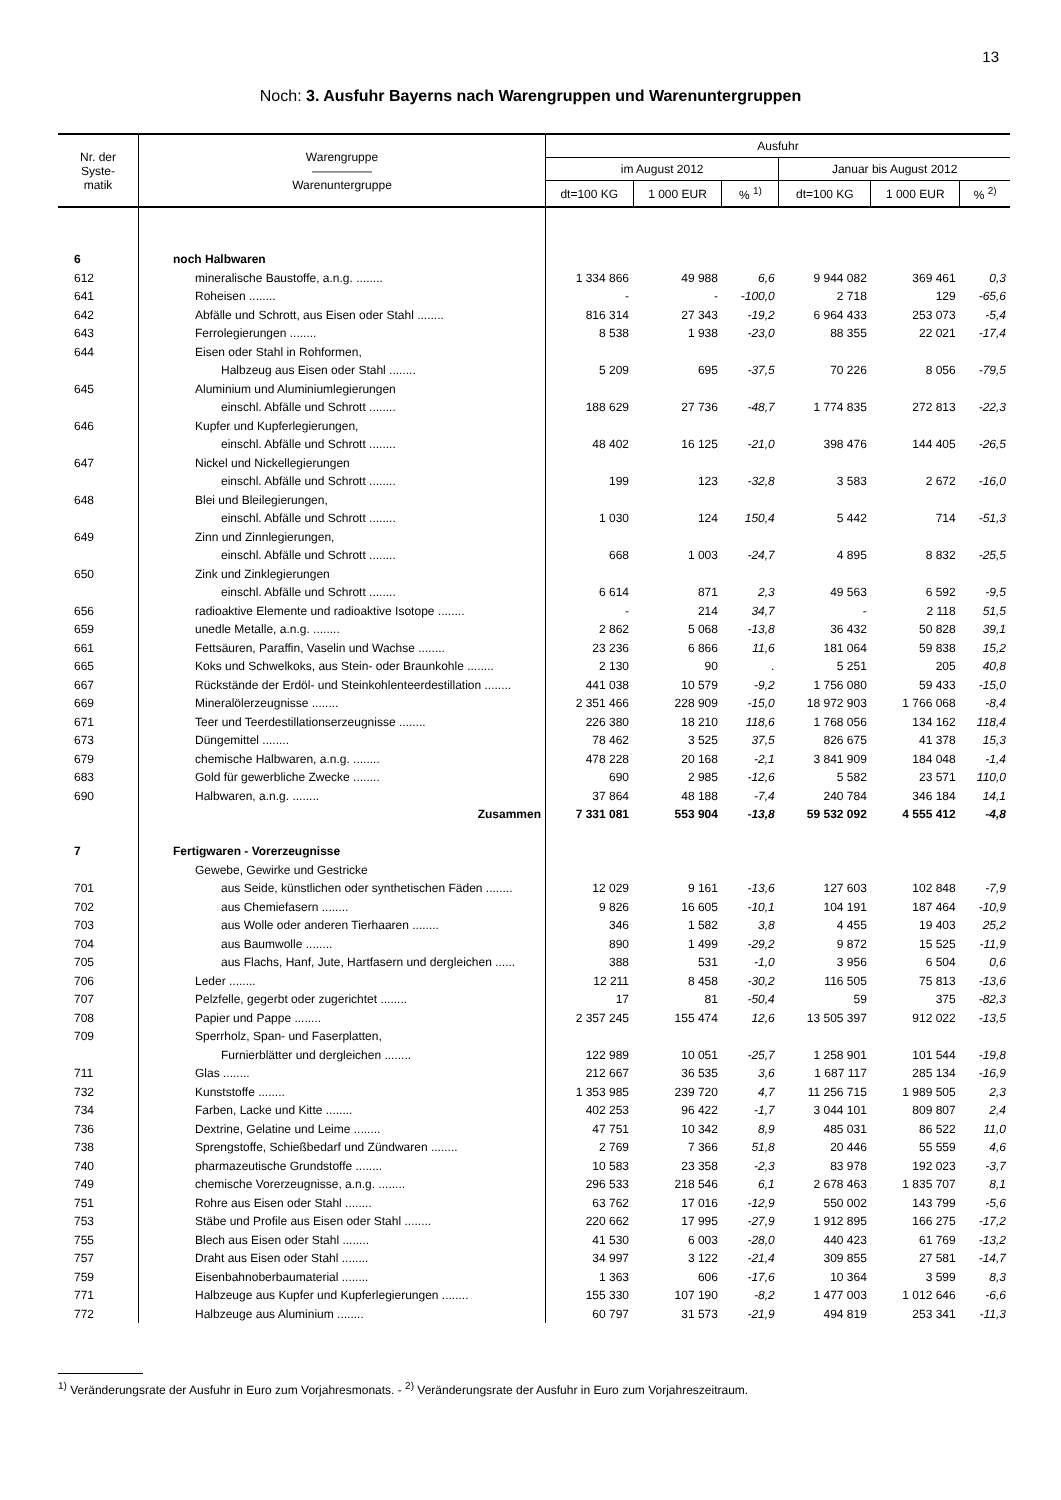13
Noch: 3. Ausfuhr Bayerns nach Warengruppen und Warenuntergruppen
| Nr. der Syste- matik | Warengruppe ――――― Warenuntergruppe | Ausfuhr | | | | | |
| --- | --- | --- | --- | --- | --- | --- | --- |
| | | im August 2012 | | | Januar bis August 2012 | | |
| | | dt=100 KG | 1 000 EUR | % <sup>1)</sup> | dt=100 KG | 1 000 EUR | % <sup>2)</sup> |
| 6 | noch Halbwaren | | | | | | |
| 612 | mineralische Baustoffe, a.n.g. ........ | 1 334 866 | 49 988 | 6,6 | 9 944 082 | 369 461 | 0,3 |
| 641 | Roheisen ........ | - | - | -100,0 | 2 718 | 129 | -65,6 |
| 642 | Abfälle und Schrott, aus Eisen oder Stahl ........ | 816 314 | 27 343 | -19,2 | 6 964 433 | 253 073 | -5,4 |
| 643 | Ferrolegierungen ........ | 8 538 | 1 938 | -23,0 | 88 355 | 22 021 | -17,4 |
| 644 | Eisen oder Stahl in Rohformen, | | | | | | |
| | Halbzeug aus Eisen oder Stahl ........ | 5 209 | 695 | -37,5 | 70 226 | 8 056 | -79,5 |
| 645 | Aluminium und Aluminiumlegierungen | | | | | | |
| | einschl. Abfälle und Schrott ........ | 188 629 | 27 736 | -48,7 | 1 774 835 | 272 813 | -22,3 |
| 646 | Kupfer und Kupferlegierungen, | | | | | | |
| | einschl. Abfälle und Schrott ........ | 48 402 | 16 125 | -21,0 | 398 476 | 144 405 | -26,5 |
| 647 | Nickel und Nickellegierungen | | | | | | |
| | einschl. Abfälle und Schrott ........ | 199 | 123 | -32,8 | 3 583 | 2 672 | -16,0 |
| 648 | Blei und Bleilegierungen, | | | | | | |
| | einschl. Abfälle und Schrott ........ | 1 030 | 124 | 150,4 | 5 442 | 714 | -51,3 |
| 649 | Zinn und Zinnlegierungen, | | | | | | |
| | einschl. Abfälle und Schrott ........ | 668 | 1 003 | -24,7 | 4 895 | 8 832 | -25,5 |
| 650 | Zink und Zinklegierungen | | | | | | |
| | einschl. Abfälle und Schrott ........ | 6 614 | 871 | 2,3 | 49 563 | 6 592 | -9,5 |
| 656 | radioaktive Elemente und radioaktive Isotope ........ | - | 214 | 34,7 | - | 2 118 | 51,5 |
| 659 | unedle Metalle, a.n.g. ........ | 2 862 | 5 068 | -13,8 | 36 432 | 50 828 | 39,1 |
| 661 | Fettsäuren, Paraffin, Vaselin und Wachse ........ | 23 236 | 6 866 | 11,6 | 181 064 | 59 838 | 15,2 |
| 665 | Koks und Schwelkoks, aus Stein- oder Braunkohle ........ | 2 130 | 90 | . | 5 251 | 205 | 40,8 |
| 667 | Rückstände der Erdöl- und Steinkohlenteerdestillation ........ | 441 038 | 10 579 | -9,2 | 1 756 080 | 59 433 | -15,0 |
| 669 | Mineralölerzeugnisse ........ | 2 351 466 | 228 909 | -15,0 | 18 972 903 | 1 766 068 | -8,4 |
| 671 | Teer und Teerdestillationserzeugnisse ........ | 226 380 | 18 210 | 118,6 | 1 768 056 | 134 162 | 118,4 |
| 673 | Düngemittel ........ | 78 462 | 3 525 | 37,5 | 826 675 | 41 378 | 15,3 |
| 679 | chemische Halbwaren, a.n.g. ........ | 478 228 | 20 168 | -2,1 | 3 841 909 | 184 048 | -1,4 |
| 683 | Gold für gewerbliche Zwecke ........ | 690 | 2 985 | -12,6 | 5 582 | 23 571 | 110,0 |
| 690 | Halbwaren, a.n.g. ........ | 37 864 | 48 188 | -7,4 | 240 784 | 346 184 | 14,1 |
| | Zusammen | 7 331 081 | 553 904 | -13,8 | 59 532 092 | 4 555 412 | -4,8 |
| 7 | Fertigwaren - Vorerzeugnisse | | | | | | |
| | Gewebe, Gewirke und Gestricke | | | | | | |
| 701 | aus Seide, künstlichen oder synthetischen Fäden ........ | 12 029 | 9 161 | -13,6 | 127 603 | 102 848 | -7,9 |
| 702 | aus Chemiefasern ........ | 9 826 | 16 605 | -10,1 | 104 191 | 187 464 | -10,9 |
| 703 | aus Wolle oder anderen Tierhaaren ........ | 346 | 1 582 | 3,8 | 4 455 | 19 403 | 25,2 |
| 704 | aus Baumwolle ........ | 890 | 1 499 | -29,2 | 9 872 | 15 525 | -11,9 |
| 705 | aus Flachs, Hanf, Jute, Hartfasern und dergleichen ...... | 388 | 531 | -1,0 | 3 956 | 6 504 | 0,6 |
| 706 | Leder ........ | 12 211 | 8 458 | -30,2 | 116 505 | 75 813 | -13,6 |
| 707 | Pelzfelle, gegerbt oder zugerichtet ........ | 17 | 81 | -50,4 | 59 | 375 | -82,3 |
| 708 | Papier und Pappe ........ | 2 357 245 | 155 474 | 12,6 | 13 505 397 | 912 022 | -13,5 |
| 709 | Sperrholz, Span- und Faserplatten, | | | | | | |
| | Furnierblätter und dergleichen ........ | 122 989 | 10 051 | -25,7 | 1 258 901 | 101 544 | -19,8 |
| 711 | Glas ........ | 212 667 | 36 535 | 3,6 | 1 687 117 | 285 134 | -16,9 |
| 732 | Kunststoffe ........ | 1 353 985 | 239 720 | 4,7 | 11 256 715 | 1 989 505 | 2,3 |
| 734 | Farben, Lacke und Kitte ........ | 402 253 | 96 422 | -1,7 | 3 044 101 | 809 807 | 2,4 |
| 736 | Dextrine, Gelatine und Leime ........ | 47 751 | 10 342 | 8,9 | 485 031 | 86 522 | 11,0 |
| 738 | Sprengstoffe, Schießbedarf und Zündwaren ........ | 2 769 | 7 366 | 51,8 | 20 446 | 55 559 | 4,6 |
| 740 | pharmazeutische Grundstoffe ........ | 10 583 | 23 358 | -2,3 | 83 978 | 192 023 | -3,7 |
| 749 | chemische Vorerzeugnisse, a.n.g. ........ | 296 533 | 218 546 | 6,1 | 2 678 463 | 1 835 707 | 8,1 |
| 751 | Rohre aus Eisen oder Stahl ........ | 63 762 | 17 016 | -12,9 | 550 002 | 143 799 | -5,6 |
| 753 | Stäbe und Profile aus Eisen oder Stahl ........ | 220 662 | 17 995 | -27,9 | 1 912 895 | 166 275 | -17,2 |
| 755 | Blech aus Eisen oder Stahl ........ | 41 530 | 6 003 | -28,0 | 440 423 | 61 769 | -13,2 |
| 757 | Draht aus Eisen oder Stahl ........ | 34 997 | 3 122 | -21,4 | 309 855 | 27 581 | -14,7 |
| 759 | Eisenbahnoberbaumaterial ........ | 1 363 | 606 | -17,6 | 10 364 | 3 599 | 8,3 |
| 771 | Halbzeuge aus Kupfer und Kupferlegierungen ........ | 155 330 | 107 190 | -8,2 | 1 477 003 | 1 012 646 | -6,6 |
| 772 | Halbzeuge aus Aluminium ........ | 60 797 | 31 573 | -21,9 | 494 819 | 253 341 | -11,3 |
<sup>1)</sup> Veränderungsrate der Ausfuhr in Euro zum Vorjahresmonats. - <sup>2)</sup> Veränderungsrate der Ausfuhr in Euro zum Vorjahreszeitraum.